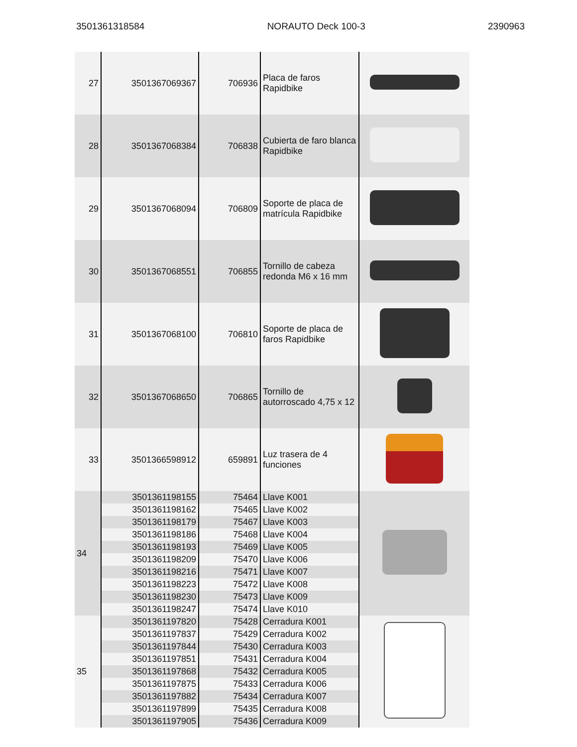3501361318584 NORAUTO Deck 100-3 2390963
| 27 | 3501367069367 | 706936 | Placa de faros Rapidbike | |
| 28 | 3501367068384 | 706838 | Cubierta de faro blanca Rapidbike | |
| 29 | 3501367068094 | 706809 | Soporte de placa de matrícula Rapidbike | |
| 30 | 3501367068551 | 706855 | Tornillo de cabeza redonda M6 x 16 mm | |
| 31 | 3501367068100 | 706810 | Soporte de placa de faros Rapidbike | |
| 32 | 3501367068650 | 706865 | Tornillo de autorroscado 4,75 x 12 | |
| 33 | 3501366598912 | 659891 | Luz trasera de 4 funciones | |
| 34 | 3501361198155 | 75464 | Llave K001 | |
| | 3501361198162 | 75465 | Llave K002 | |
| | 3501361198179 | 75467 | Llave K003 | |
| | 3501361198186 | 75468 | Llave K004 | |
| | 3501361198193 | 75469 | Llave K005 | |
| | 3501361198209 | 75470 | Llave K006 | |
| | 3501361198216 | 75471 | Llave K007 | |
| | 3501361198223 | 75472 | Llave K008 | |
| | 3501361198230 | 75473 | Llave K009 | |
| | 3501361198247 | 75474 | Llave K010 | |
| 35 | 3501361197820 | 75428 | Cerradura K001 | |
| | 3501361197837 | 75429 | Cerradura K002 | |
| | 3501361197844 | 75430 | Cerradura K003 | |
| | 3501361197851 | 75431 | Cerradura K004 | |
| | 3501361197868 | 75432 | Cerradura K005 | |
| | 3501361197875 | 75433 | Cerradura K006 | |
| | 3501361197882 | 75434 | Cerradura K007 | |
| | 3501361197899 | 75435 | Cerradura K008 | |
| | 3501361197905 | 75436 | Cerradura K009 | |